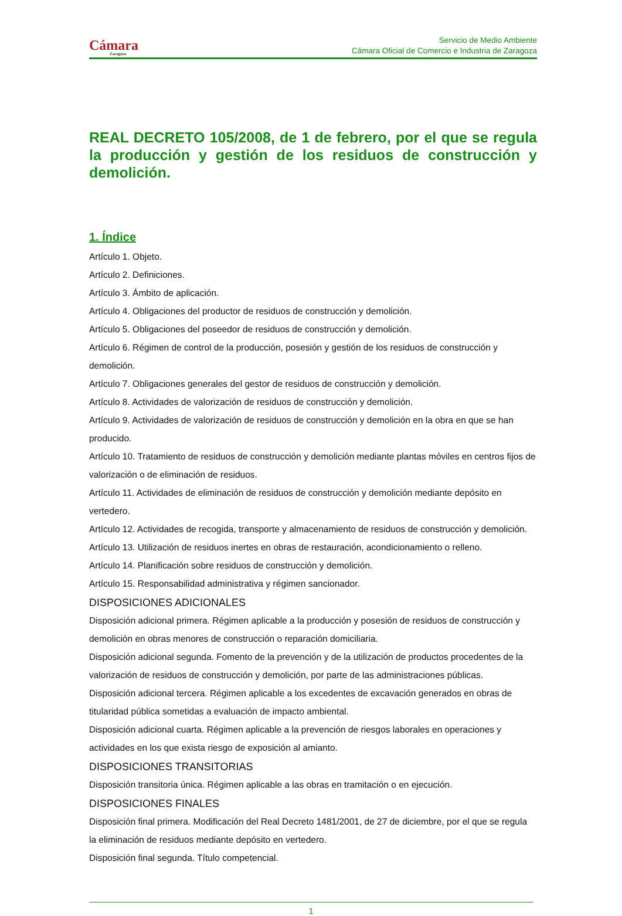Cámara
Zaragoza
Servicio de Medio Ambiente
Cámara Oficial de Comercio e Industria de Zaragoza
REAL DECRETO 105/2008, de 1 de febrero, por el que se regula la producción y gestión de los residuos de construcción y demolición.
1. Índice
Artículo 1. Objeto.
Artículo 2. Definiciones.
Artículo 3. Ámbito de aplicación.
Artículo 4. Obligaciones del productor de residuos de construcción y demolición.
Artículo 5. Obligaciones del poseedor de residuos de construcción y demolición.
Artículo 6. Régimen de control de la producción, posesión y gestión de los residuos de construcción y demolición.
Artículo 7. Obligaciones generales del gestor de residuos de construcción y demolición.
Artículo 8. Actividades de valorización de residuos de construcción y demolición.
Artículo 9. Actividades de valorización de residuos de construcción y demolición en la obra en que se han producido.
Artículo 10. Tratamiento de residuos de construcción y demolición mediante plantas móviles en centros fijos de valorización o de eliminación de residuos.
Artículo 11. Actividades de eliminación de residuos de construcción y demolición mediante depósito en vertedero.
Artículo 12. Actividades de recogida, transporte y almacenamiento de residuos de construcción y demolición.
Artículo 13. Utilización de residuos inertes en obras de restauración, acondicionamiento o relleno.
Artículo 14. Planificación sobre residuos de construcción y demolición.
Artículo 15. Responsabilidad administrativa y régimen sancionador.
DISPOSICIONES ADICIONALES
Disposición adicional primera. Régimen aplicable a la producción y posesión de residuos de construcción y demolición en obras menores de construcción o reparación domiciliaria.
Disposición adicional segunda. Fomento de la prevención y de la utilización de productos procedentes de la valorización de residuos de construcción y demolición, por parte de las administraciones públicas.
Disposición adicional tercera. Régimen aplicable a los excedentes de excavación generados en obras de titularidad pública sometidas a evaluación de impacto ambiental.
Disposición adicional cuarta. Régimen aplicable a la prevención de riesgos laborales en operaciones y actividades en los que exista riesgo de exposición al amianto.
DISPOSICIONES TRANSITORIAS
Disposición transitoria única. Régimen aplicable a las obras en tramitación o en ejecución.
DISPOSICIONES FINALES
Disposición final primera. Modificación del Real Decreto 1481/2001, de 27 de diciembre, por el que se regula
la eliminación de residuos mediante depósito en vertedero.
Disposición final segunda. Título competencial.
1